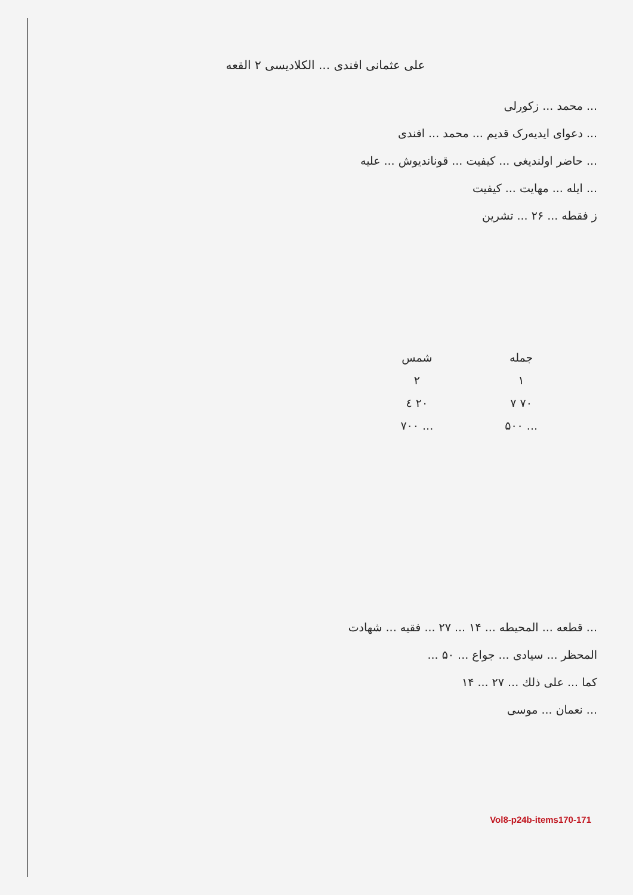علی عثمانی افندی ... الکلادیسی ۲ القعه
... محمد ... زکورلی
... دعوای ایدیه‌رک قدیم ... محمد ... افندی
... حاضر اولندیغی ... کیفیت ... قوناندیوش ... علیه
... ایله ... مهایت ... کیفیت
ز فقطه ... ۲۶ ... تشرین
جمله
۱
۷۰ ۷
... ۵۰۰
شمس
۲
۲۰ ٤
... ۷۰۰
... قطعه ... المحيطه ... ۱۴ ... ۲۷ ... فقیه ... شهادت
المحظر ... سیادی ... جواع ... ۵۰ ...
کما ... علی ذلك ... ۲۷ ... ۱۴
... نعمان ... موسی
Vol8-p24b-items170-171